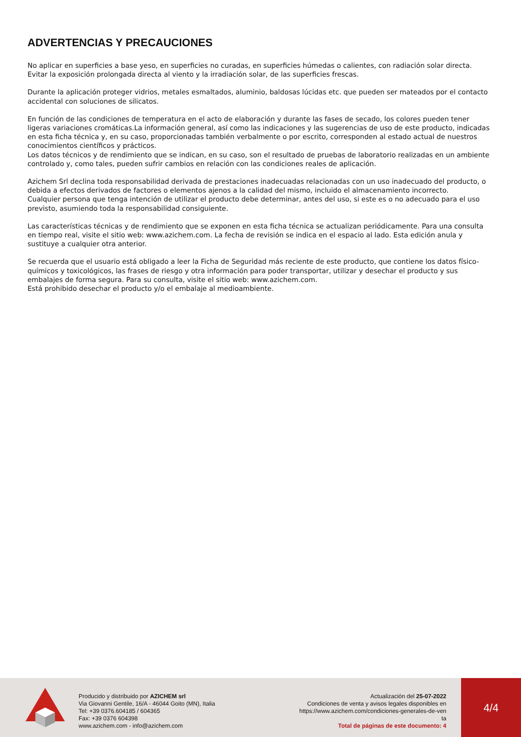ADVERTENCIAS Y PRECAUCIONES
No aplicar en superficies a base yeso, en superficies no curadas, en superficies húmedas o calientes, con radiación solar directa. Evitar la exposición prolongada directa al viento y la irradiación solar, de las superficies frescas.
Durante la aplicación proteger vidrios, metales esmaltados, aluminio, baldosas lúcidas etc. que pueden ser mateados por el contacto accidental con soluciones de silicatos.
En función de las condiciones de temperatura en el acto de elaboración y durante las fases de secado, los colores pueden tener ligeras variaciones cromáticas.La información general, así como las indicaciones y las sugerencias de uso de este producto, indicadas en esta ficha técnica y, en su caso, proporcionadas también verbalmente o por escrito, corresponden al estado actual de nuestros conocimientos científicos y prácticos.
Los datos técnicos y de rendimiento que se indican, en su caso, son el resultado de pruebas de laboratorio realizadas en un ambiente controlado y, como tales, pueden sufrir cambios en relación con las condiciones reales de aplicación.
Azichem Srl declina toda responsabilidad derivada de prestaciones inadecuadas relacionadas con un uso inadecuado del producto, o debida a efectos derivados de factores o elementos ajenos a la calidad del mismo, incluido el almacenamiento incorrecto.
Cualquier persona que tenga intención de utilizar el producto debe determinar, antes del uso, si este es o no adecuado para el uso previsto, asumiendo toda la responsabilidad consiguiente.
Las características técnicas y de rendimiento que se exponen en esta ficha técnica se actualizan periódicamente. Para una consulta en tiempo real, visite el sitio web: www.azichem.com. La fecha de revisión se indica en el espacio al lado. Esta edición anula y sustituye a cualquier otra anterior.
Se recuerda que el usuario está obligado a leer la Ficha de Seguridad más reciente de este producto, que contiene los datos físico-químicos y toxicológicos, las frases de riesgo y otra información para poder transportar, utilizar y desechar el producto y sus embalajes de forma segura. Para su consulta, visite el sitio web: www.azichem.com.
Está prohibido desechar el producto y/o el embalaje al medioambiente.
Producido y distribuido por AZICHEM srl
Via Giovanni Gentile, 16/A - 46044 Goito (MN), Italia
Tel: +39 0376.604185 / 604365
Fax: +39 0376 604398
www.azichem.com - info@azichem.com
Actualización del 25-07-2022
Condiciones de venta y avisos legales disponibles en
https://www.azichem.com/condiciones-generales-de-ven
ta
Total de páginas de este documento: 4
4/4